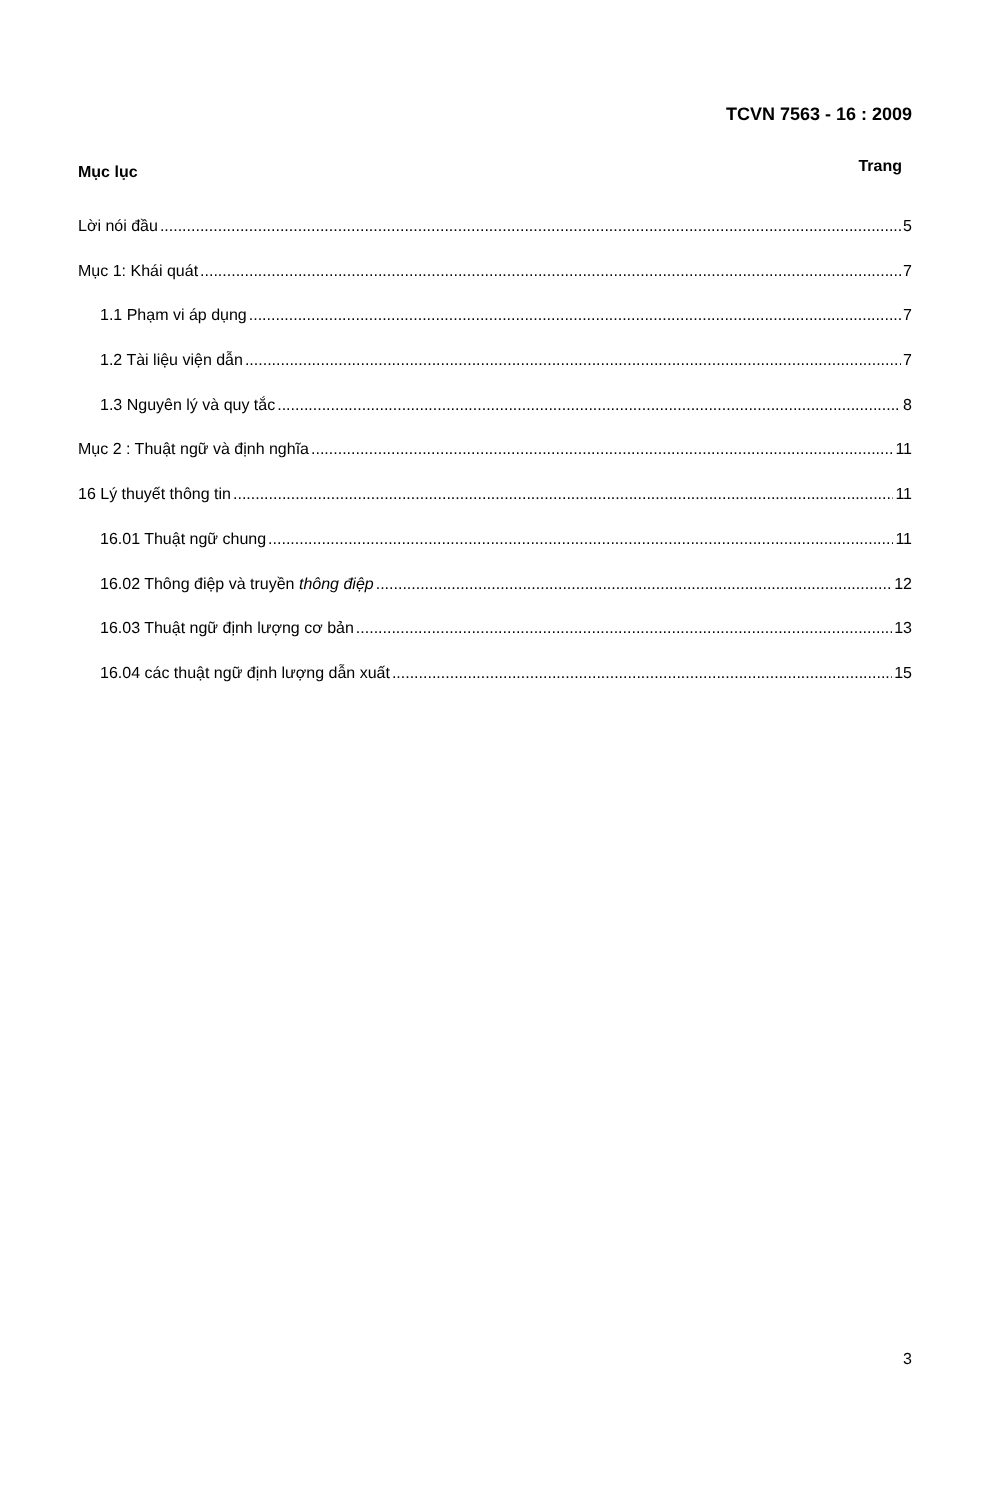TCVN 7563 - 16 : 2009
Mục lục Trang
Lời nói đầu 5
Mục 1: Khái quát 7
1.1 Phạm vi áp dụng 7
1.2 Tài liệu viện dẫn 7
1.3 Nguyên lý và quy tắc 8
Mục 2 : Thuật ngữ và định nghĩa 11
16 Lý thuyết thông tin 11
16.01 Thuật ngữ chung 11
16.02 Thông điệp và truyền thông điệp 12
16.03 Thuật ngữ định lượng cơ bản 13
16.04 các thuật ngữ định lượng dẫn xuất 15
3